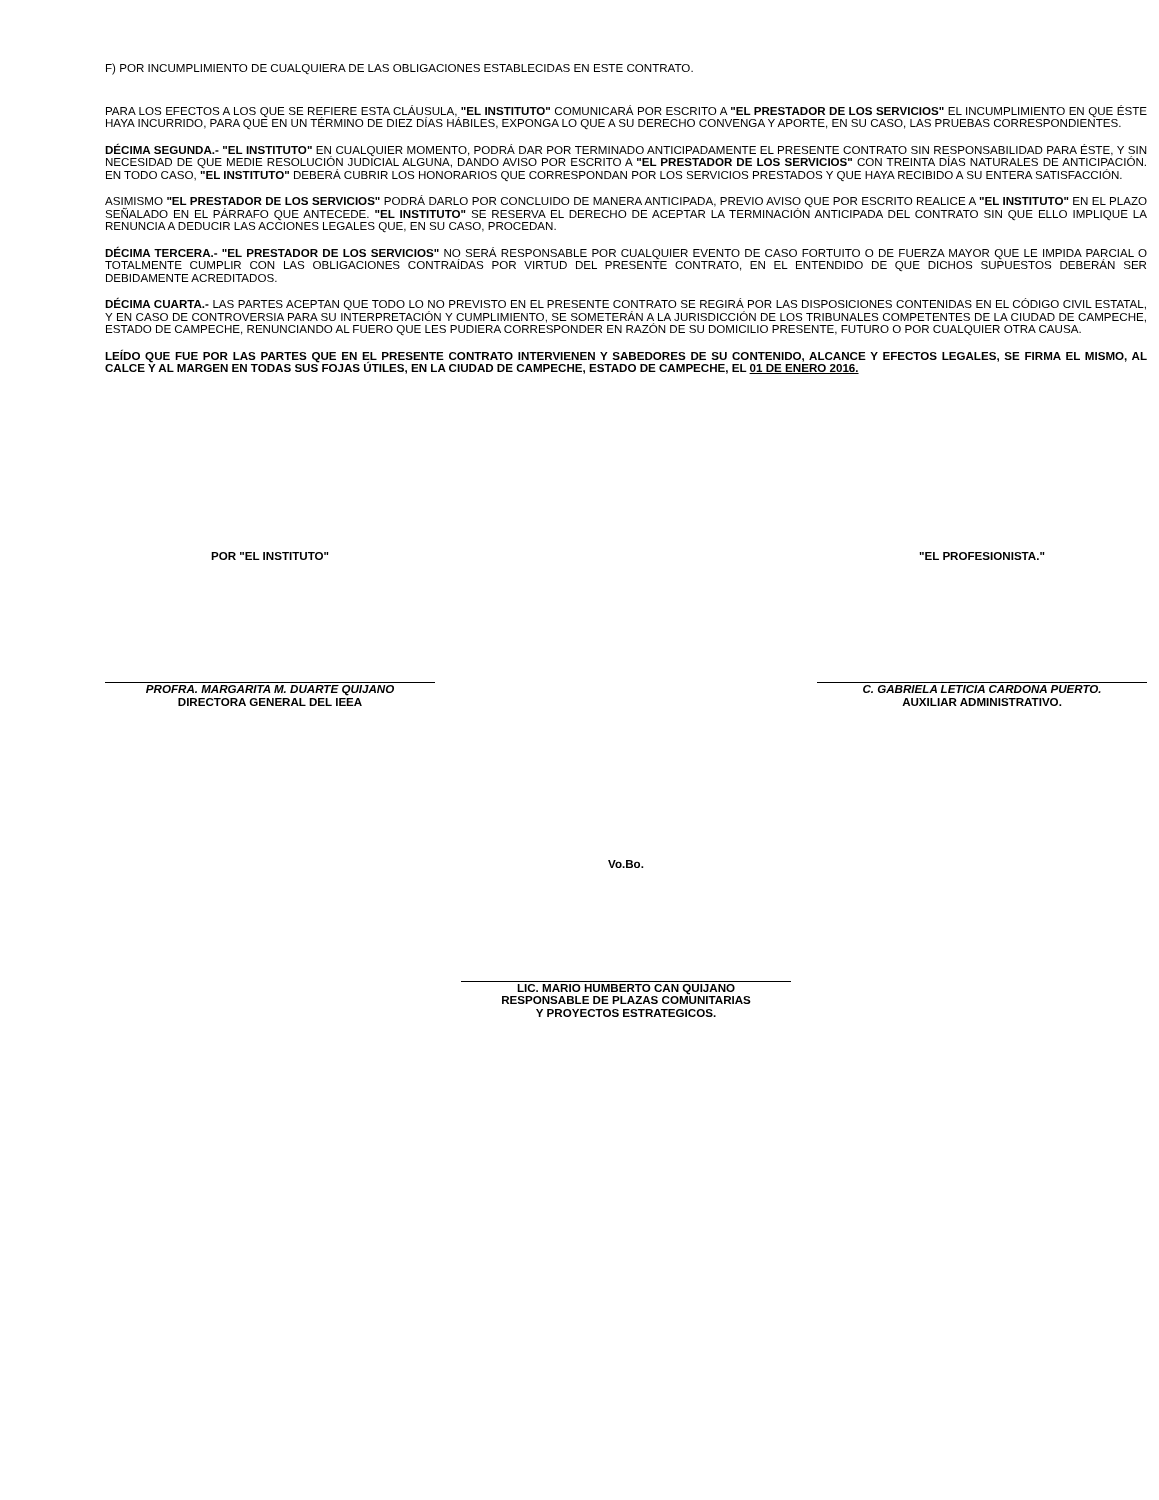F) POR INCUMPLIMIENTO DE CUALQUIERA DE LAS OBLIGACIONES ESTABLECIDAS EN ESTE CONTRATO.
PARA LOS EFECTOS A LOS QUE SE REFIERE ESTA CLÁUSULA, "EL INSTITUTO" COMUNICARÁ POR ESCRITO A "EL PRESTADOR DE LOS SERVICIOS" EL INCUMPLIMIENTO EN QUE ÉSTE HAYA INCURRIDO, PARA QUE EN UN TÉRMINO DE DIEZ DÍAS HÁBILES, EXPONGA LO QUE A SU DERECHO CONVENGA Y APORTE, EN SU CASO, LAS PRUEBAS CORRESPONDIENTES.
DÉCIMA SEGUNDA.- "EL INSTITUTO" EN CUALQUIER MOMENTO, PODRÁ DAR POR TERMINADO ANTICIPADAMENTE EL PRESENTE CONTRATO SIN RESPONSABILIDAD PARA ÉSTE, Y SIN NECESIDAD DE QUE MEDIE RESOLUCIÓN JUDICIAL ALGUNA, DANDO AVISO POR ESCRITO A "EL PRESTADOR DE LOS SERVICIOS" CON TREINTA DÍAS NATURALES DE ANTICIPACIÓN. EN TODO CASO, "EL INSTITUTO" DEBERÁ CUBRIR LOS HONORARIOS QUE CORRESPONDAN POR LOS SERVICIOS PRESTADOS Y QUE HAYA RECIBIDO A SU ENTERA SATISFACCIÓN.
ASIMISMO "EL PRESTADOR DE LOS SERVICIOS" PODRÁ DARLO POR CONCLUIDO DE MANERA ANTICIPADA, PREVIO AVISO QUE POR ESCRITO REALICE A "EL INSTITUTO" EN EL PLAZO SEÑALADO EN EL PÁRRAFO QUE ANTECEDE. "EL INSTITUTO" SE RESERVA EL DERECHO DE ACEPTAR LA TERMINACIÓN ANTICIPADA DEL CONTRATO SIN QUE ELLO IMPLIQUE LA RENUNCIA A DEDUCIR LAS ACCIONES LEGALES QUE, EN SU CASO, PROCEDAN.
DÉCIMA TERCERA.- "EL PRESTADOR DE LOS SERVICIOS" NO SERÁ RESPONSABLE POR CUALQUIER EVENTO DE CASO FORTUITO O DE FUERZA MAYOR QUE LE IMPIDA PARCIAL O TOTALMENTE CUMPLIR CON LAS OBLIGACIONES CONTRAÍDAS POR VIRTUD DEL PRESENTE CONTRATO, EN EL ENTENDIDO DE QUE DICHOS SUPUESTOS DEBERÁN SER DEBIDAMENTE ACREDITADOS.
DÉCIMA CUARTA.- LAS PARTES ACEPTAN QUE TODO LO NO PREVISTO EN EL PRESENTE CONTRATO SE REGIRÁ POR LAS DISPOSICIONES CONTENIDAS EN EL CÓDIGO CIVIL ESTATAL, Y EN CASO DE CONTROVERSIA PARA SU INTERPRETACIÓN Y CUMPLIMIENTO, SE SOMETERÁN A LA JURISDICCIÓN DE LOS TRIBUNALES COMPETENTES DE LA CIUDAD DE CAMPECHE, ESTADO DE CAMPECHE, RENUNCIANDO AL FUERO QUE LES PUDIERA CORRESPONDER EN RAZÓN DE SU DOMICILIO PRESENTE, FUTURO O POR CUALQUIER OTRA CAUSA.
LEÍDO QUE FUE POR LAS PARTES QUE EN EL PRESENTE CONTRATO INTERVIENEN Y SABEDORES DE SU CONTENIDO, ALCANCE Y EFECTOS LEGALES, SE FIRMA EL MISMO, AL CALCE Y AL MARGEN EN TODAS SUS FOJAS ÚTILES, EN LA CIUDAD DE CAMPECHE, ESTADO DE CAMPECHE, EL 01 DE ENERO 2016.
POR "EL INSTITUTO"
PROFRA. MARGARITA M. DUARTE QUIJANO
DIRECTORA GENERAL DEL IEEA
"EL PROFESIONISTA."
C. GABRIELA LETICIA CARDONA PUERTO.
AUXILIAR ADMINISTRATIVO.
Vo.Bo.
LIC. MARIO HUMBERTO CAN QUIJANO
RESPONSABLE DE PLAZAS COMUNITARIAS
Y PROYECTOS ESTRATEGICOS.